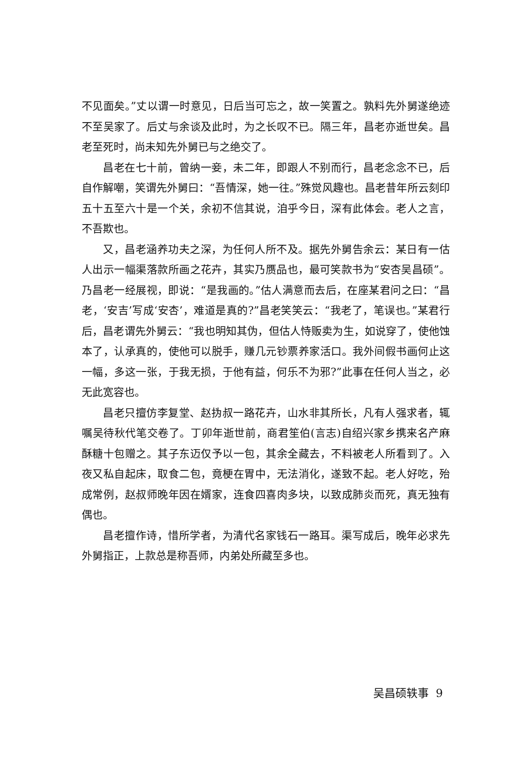不见面矣。”丈以谓一时意见，日后当可忘之，故一笑置之。孰料先外舅遂绝迹不至吴家了。后丈与余谈及此时，为之长叹不已。隔三年，昌老亦逝世矣。昌老至死时，尚未知先外舅已与之绝交了。
昌老在七十前，曾纳一妾，未二年，即跟人不别而行，昌老念念不已，后自作解嘲，笑谓先外舅曰：“吾情深，她一往。”殊觉风趣也。昌老昔年所云刻印五十五至六十是一个关，余初不信其说，洎乎今日，深有此体会。老人之言，不吾欺也。
又，昌老涵养功夫之深，为任何人所不及。据先外舅告余云：某日有一估人出示一幅渠落款所画之花卉，其实乃赝品也，最可笑款书为“安杏吴昌硕”。乃昌老一经展视，即说：“是我画的。”估人满意而去后，在座某君问之曰：“昌老，‘安吉’写成‘安杏’，难道是真的?”昌老笑笑云：“我老了，笔误也。”某君行后，昌老谓先外舅云：“我也明知其伪，但估人恃贩卖为生，如说穿了，使他蚀本了，认承真的，使他可以脱手，赚几元钞票养家活口。我外间假书画何止这一幅，多这一张，于我无损，于他有益，何乐不为邪?”此事在任何人当之，必无此宽容也。
昌老只擅仿李复堂、赵㧑叔一路花卉，山水非其所长，凡有人强求者，辄嘱吴待秋代笔交卷了。丁卯年逝世前，商君笙伯(言志)自绍兴家乡携来名产麻酥糖十包赠之。其子东迈仅予以一包，其余全藏去，不料被老人所看到了。入夜又私自起床，取食二包，竟梗在胃中，无法消化，遂致不起。老人好吃，殆成常例，赵叔师晚年因在婿家，连食四喜肉多块，以致成肺炎而死，真无独有偶也。
昌老擅作诗，惜所学者，为清代名家钱石一路耳。渠写成后，晚年必求先外舅指正，上款总是称吾师，内弟处所藏至多也。
吴昌硕轶事 9